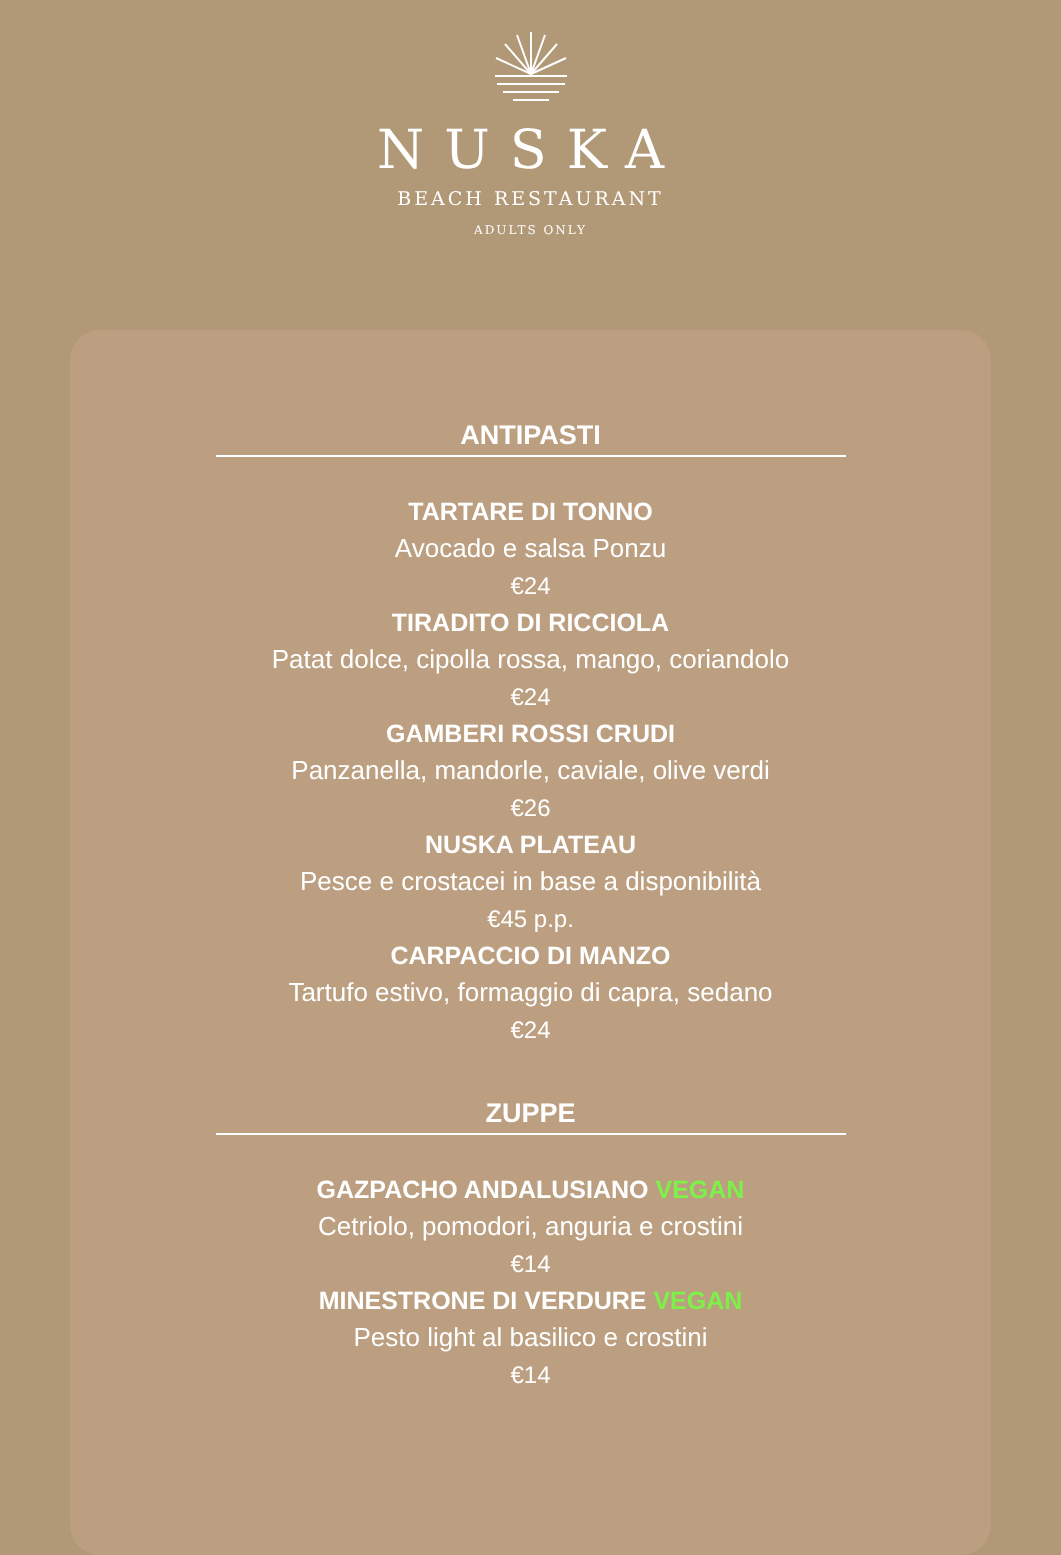NUSKA
BEACH RESTAURANT
ADULTS ONLY
ANTIPASTI
TARTARE DI TONNO
Avocado e salsa Ponzu
€24
TIRADITO DI RICCIOLA
Patat dolce, cipolla rossa, mango, coriandolo
€24
GAMBERI ROSSI CRUDI
Panzanella, mandorle, caviale, olive verdi
€26
NUSKA PLATEAU
Pesce e crostacei in base a disponibilità
€45 p.p.
CARPACCIO DI MANZO
Tartufo estivo, formaggio di capra, sedano
€24
ZUPPE
GAZPACHO ANDALUSIANO VEGAN
Cetriolo, pomodori, anguria e crostini
€14
MINESTRONE DI VERDURE VEGAN
Pesto light al basilico e crostini
€14